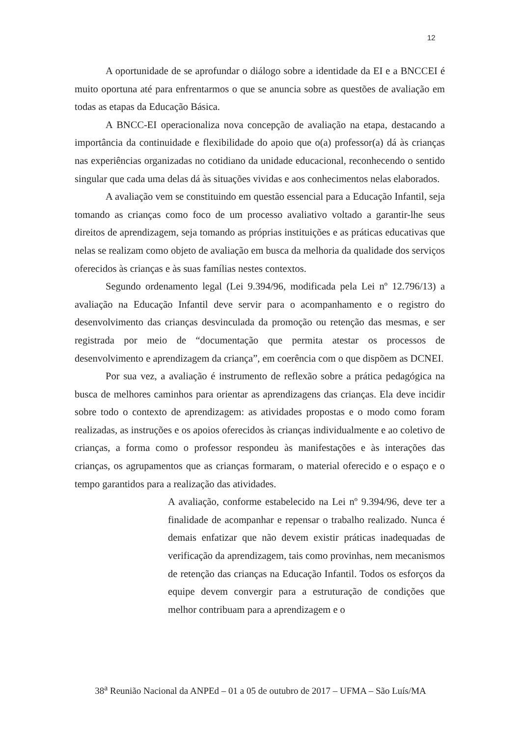12
A oportunidade de se aprofundar o diálogo sobre a identidade da EI e a BNCCEI é muito oportuna até para enfrentarmos o que se anuncia sobre as questões de avaliação em todas as etapas da Educação Básica.
A BNCC-EI operacionaliza nova concepção de avaliação na etapa, destacando a importância da continuidade e flexibilidade do apoio que o(a) professor(a) dá às crianças nas experiências organizadas no cotidiano da unidade educacional, reconhecendo o sentido singular que cada uma delas dá às situações vividas e aos conhecimentos nelas elaborados.
A avaliação vem se constituindo em questão essencial para a Educação Infantil, seja tomando as crianças como foco de um processo avaliativo voltado a garantir-lhe seus direitos de aprendizagem, seja tomando as próprias instituições e as práticas educativas que nelas se realizam como objeto de avaliação em busca da melhoria da qualidade dos serviços oferecidos às crianças e às suas famílias nestes contextos.
Segundo ordenamento legal (Lei 9.394/96, modificada pela Lei nº 12.796/13) a avaliação na Educação Infantil deve servir para o acompanhamento e o registro do desenvolvimento das crianças desvinculada da promoção ou retenção das mesmas, e ser registrada por meio de “documentação que permita atestar os processos de desenvolvimento e aprendizagem da criança”, em coerência com o que dispõem as DCNEI.
Por sua vez, a avaliação é instrumento de reflexão sobre a prática pedagógica na busca de melhores caminhos para orientar as aprendizagens das crianças. Ela deve incidir sobre todo o contexto de aprendizagem: as atividades propostas e o modo como foram realizadas, as instruções e os apoios oferecidos às crianças individualmente e ao coletivo de crianças, a forma como o professor respondeu às manifestações e às interações das crianças, os agrupamentos que as crianças formaram, o material oferecido e o espaço e o tempo garantidos para a realização das atividades.
A avaliação, conforme estabelecido na Lei nº 9.394/96, deve ter a finalidade de acompanhar e repensar o trabalho realizado. Nunca é demais enfatizar que não devem existir práticas inadequadas de verificação da aprendizagem, tais como provinhas, nem mecanismos de retenção das crianças na Educação Infantil. Todos os esforços da equipe devem convergir para a estruturação de condições que melhor contribuam para a aprendizagem e o
38<sup>a</sup> Reunião Nacional da ANPEd – 01 a 05 de outubro de 2017 – UFMA – São Luís/MA